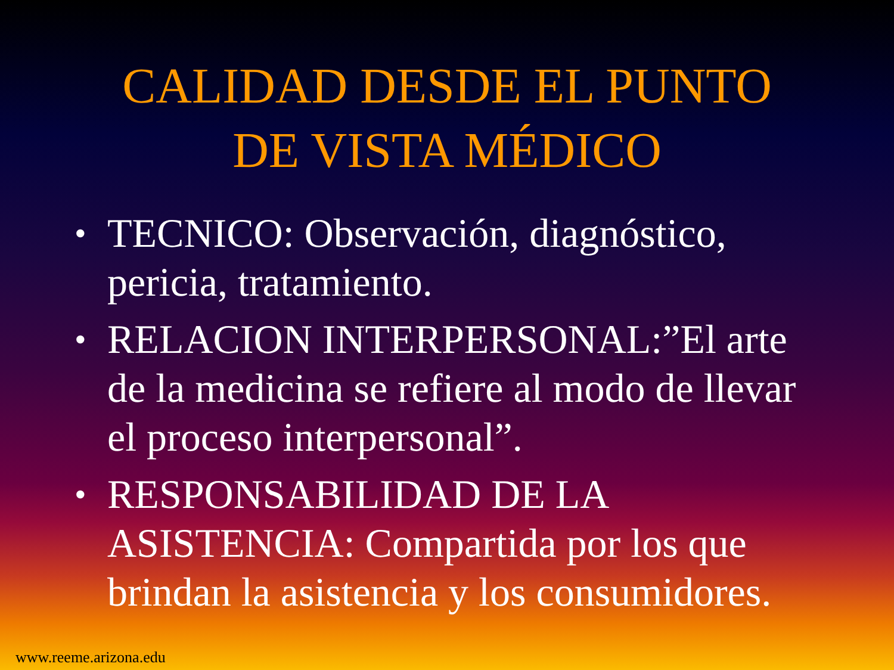CALIDAD DESDE EL PUNTO
DE VISTA MÉDICO
• TECNICO: Observación, diagnóstico, pericia, tratamiento.
• RELACION INTERPERSONAL:”El arte de la medicina se refiere al modo de llevar el proceso interpersonal”.
• RESPONSABILIDAD DE LA ASISTENCIA: Compartida por los que brindan la asistencia y los consumidores.
www.reeme.arizona.edu